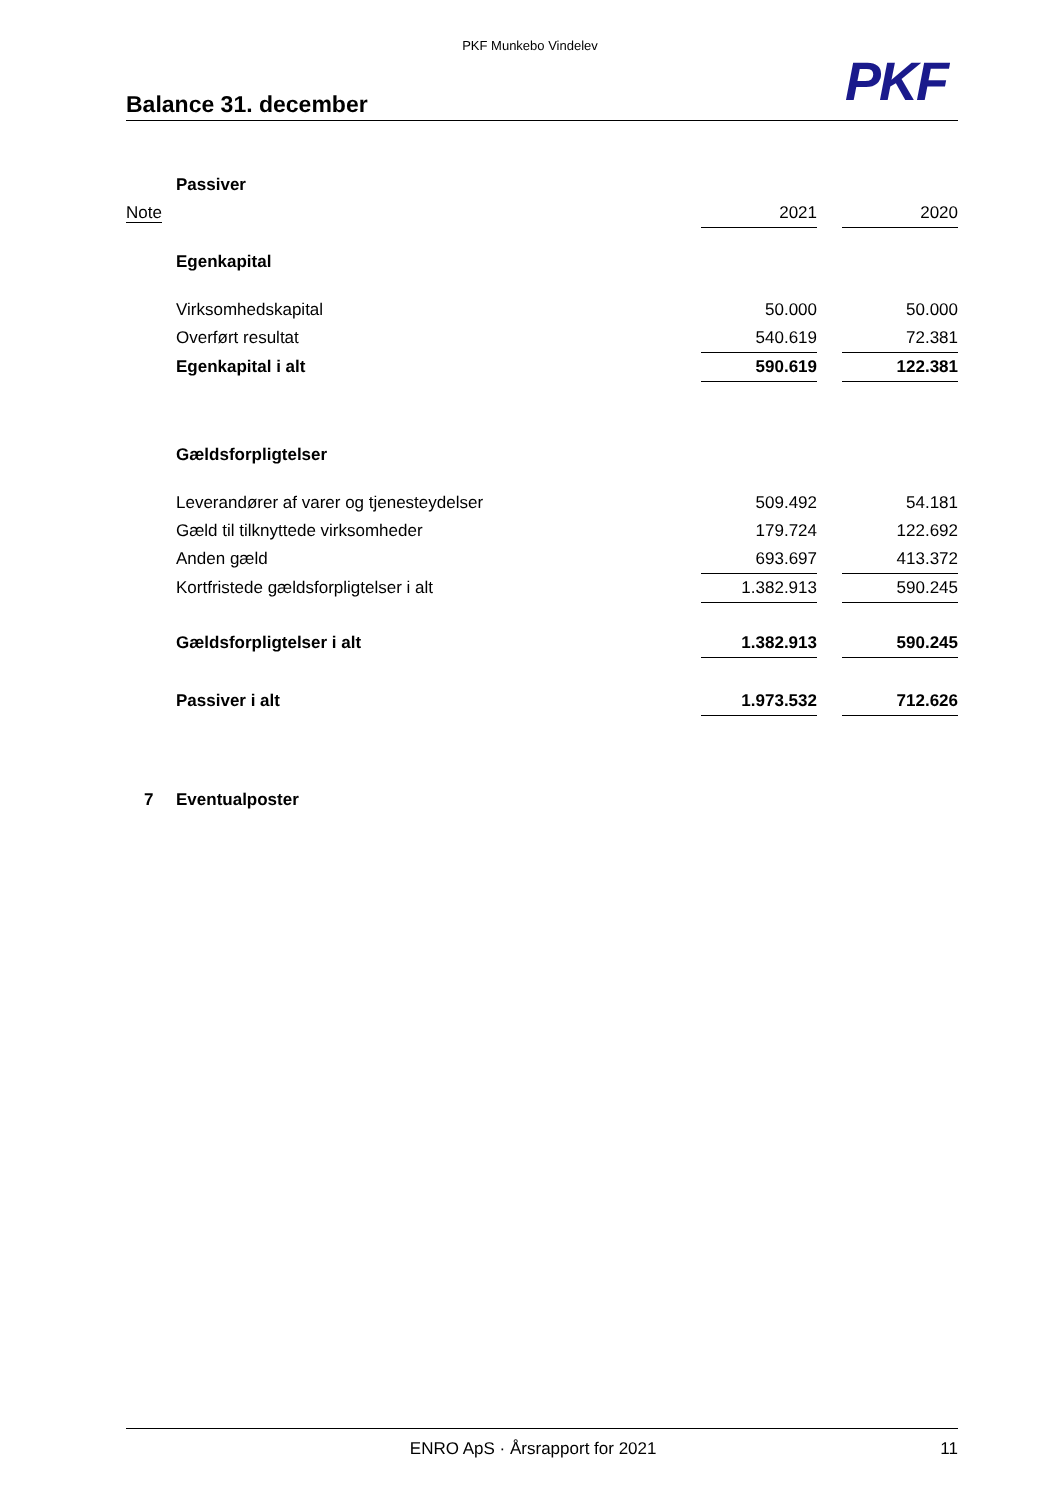PKF Munkebo Vindelev
PKF
Balance 31. december
| | Passiver | | | |
| Note | | 2021 | | 2020 |
| | Egenkapital | | | |
| | Virksomhedskapital | 50.000 | | 50.000 |
| | Overført resultat | 540.619 | | 72.381 |
| | Egenkapital i alt | 590.619 | | 122.381 |
| | Gældsforpligtelser | | | |
| | Leverandører af varer og tjenesteydelser | 509.492 | | 54.181 |
| | Gæld til tilknyttede virksomheder | 179.724 | | 122.692 |
| | Anden gæld | 693.697 | | 413.372 |
| | Kortfristede gældsforpligtelser i alt | 1.382.913 | | 590.245 |
| | Gældsforpligtelser i alt | 1.382.913 | | 590.245 |
| | Passiver i alt | 1.973.532 | | 712.626 |
| 7 | Eventualposter | | | |
ENRO ApS · Årsrapport for 2021 11